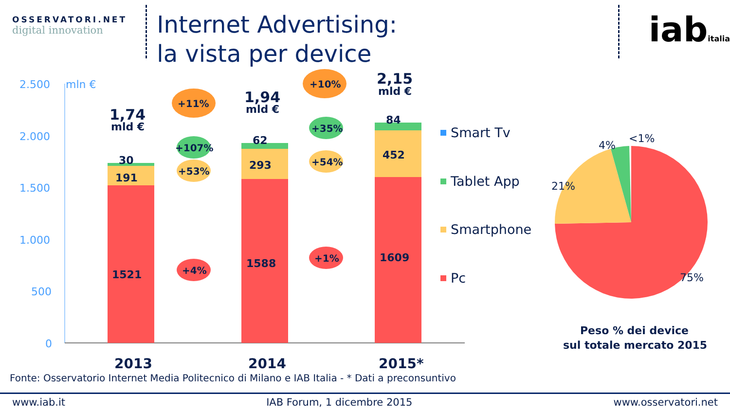OSSERVATORI.NET
digital innovation
Internet Advertising:
la vista per device
iabitalia
2.500
mln €
2.000
1.500
1.000
500
0
1521
1588
1609
191
293
452
30
62
84
1,74
mld €
1,94
mld €
2,15
mld €
+11%
+10%
+107%
+35%
+53%
+54%
+4%
+1%
2013
2014
2015*
Smart Tv
Tablet App
Smartphone
Pc
4%
<1%
21%
75%
Peso % dei device
sul totale mercato 2015
Fonte: Osservatorio Internet Media Politecnico di Milano e IAB Italia - * Dati a preconsuntivo
www.iab.it IAB Forum, 1 dicembre 2015 www.osservatori.net